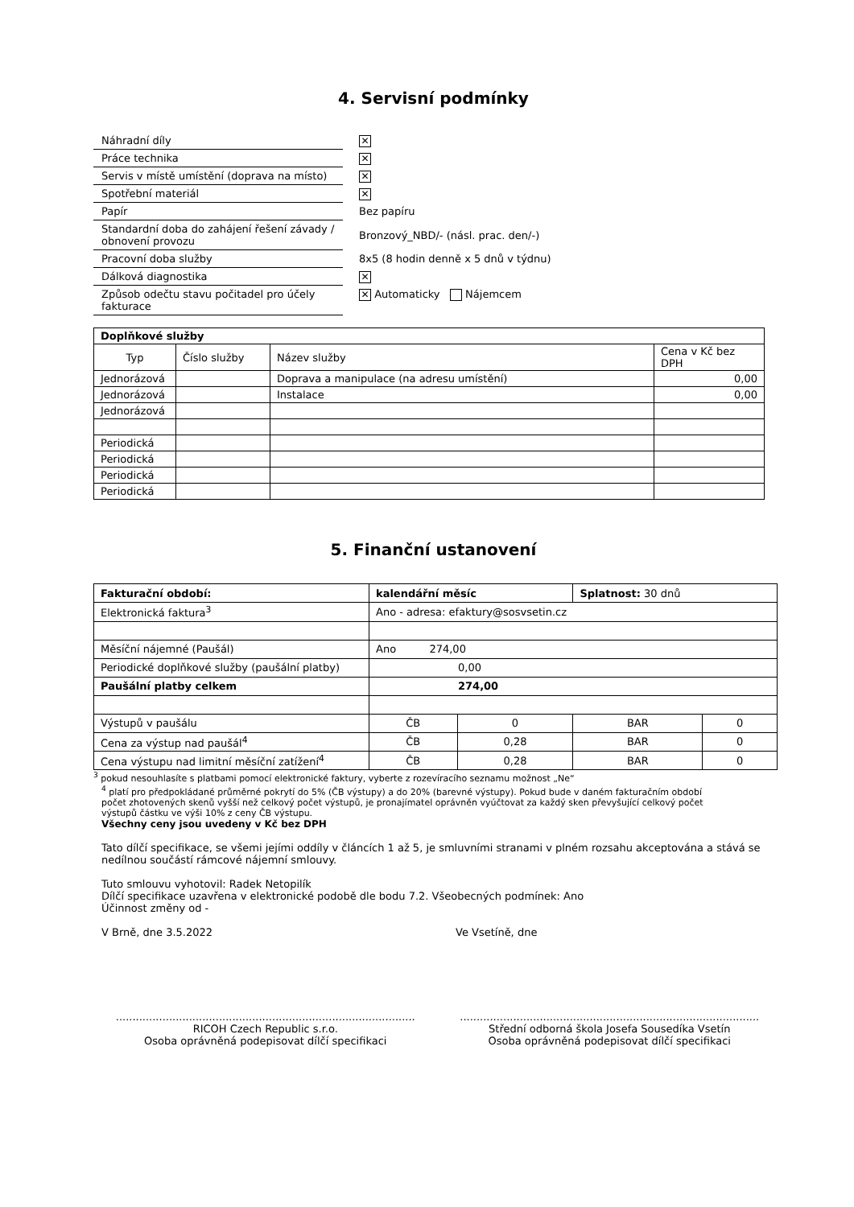4. Servisní podmínky
| Náhradní díly | ✕ |
| Práce technika | ✕ |
| Servis v místě umístění (doprava na místo) | ✕ |
| Spotřební materiál | ✕ |
| Papír | Bez papíru |
| Standardní doba do zahájení řešení závady / obnovení provozu | Bronzový_NBD/- (násl. prac. den/-) |
| Pracovní doba služby | 8x5 (8 hodin denně x 5 dnů v týdnu) |
| Dálková diagnostika | ✕ |
| Způsob odečtu stavu počitadel pro účely fakturace | ✕ Automaticky Nájemcem |
| Doplňkové služby | | | |
| Typ | Číslo služby | Název služby | Cena v Kč bez DPH |
| Jednorázová | | Doprava a manipulace (na adresu umístění) | 0,00 |
| Jednorázová | | Instalace | 0,00 |
| Jednorázová | | | |
| Periodická | | | |
| Periodická | | | |
| Periodická | | | |
| Periodická | | | |
5. Finanční ustanovení
| Fakturační období: | kalendářní měsíc | | Splatnost: 30 dnů | |
| Elektronická faktura<sup>3</sup> | Ano - adresa: efaktury@sosvsetin.cz | | | |
| Měsíční nájemné (Paušál) | Ano 274,00 | | | |
| Periodické doplňkové služby (paušální platby) | 0,00 | | | |
| Paušální platby celkem | 274,00 | | | |
| Výstupů v paušálu | ČB | 0 | BAR | 0 |
| Cena za výstup nad paušál<sup>4</sup> | ČB | 0,28 | BAR | 0 |
| Cena výstupu nad limitní měsíční zatížení<sup>4</sup> | ČB | 0,28 | BAR | 0 |
<sup>3</sup> pokud nesouhlasíte s platbami pomocí elektronické faktury, vyberte z rozevíracího seznamu možnost „Ne“
<sup>4</sup> platí pro předpokládané průměrné pokrytí do 5% (ČB výstupy) a do 20% (barevné výstupy). Pokud bude v daném fakturačním období počet zhotovených skenů vyšší než celkový počet výstupů, je pronajímatel oprávněn vyúčtovat za každý sken převyšující celkový počet výstupů částku ve výši 10% z ceny ČB výstupu.
Všechny ceny jsou uvedeny v Kč bez DPH
Tato dílčí specifikace, se všemi jejími oddíly v článcích 1 až 5, je smluvními stranami v plném rozsahu akceptována a stává se nedílnou součástí rámcové nájemní smlouvy.
Tuto smlouvu vyhotovil: Radek Netopilík
Dílčí specifikace uzavřena v elektronické podobě dle bodu 7.2. Všeobecných podmínek: Ano
Účinnost změny od -
V Brně, dne 3.5.2022 Ve Vsetíně, dne
..........................................................................................
RICOH Czech Republic s.r.o.
Osoba oprávněná podepisovat dílčí specifikaci
..........................................................................................
Střední odborná škola Josefa Sousedíka Vsetín
Osoba oprávněná podepisovat dílčí specifikaci